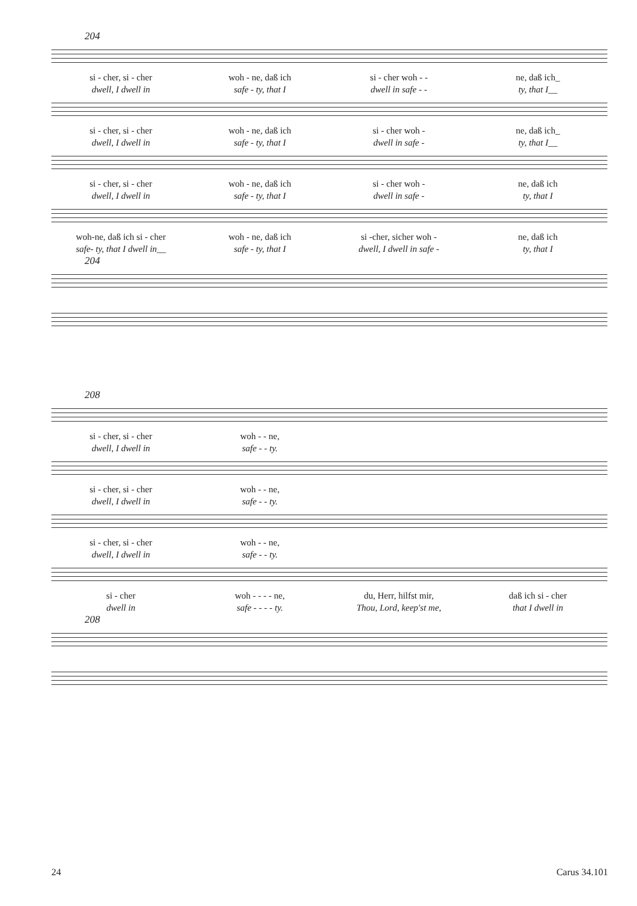204
si - cher, si - cher woh - ne, daß ich si - cher woh - - ne, daß ich_
dwell, I dwell in safe - ty, that I dwell in safe - - ty, that I__
si - cher, si - cher woh - ne, daß ich si - cher woh - ne, daß ich_
dwell, I dwell in safe - ty, that I dwell in safe - ty, that I__
si - cher, si - cher woh - ne, daß ich si - cher woh - ne, daß ich
dwell, I dwell in safe - ty, that I dwell in safe - ty, that I
woh-ne, daß ich si - cher woh - ne, daß ich si -cher, sicher woh - ne, daß ich
safe- ty, that I dwell in__ safe - ty, that I dwell, I dwell in safe - ty, that I
204
208
si - cher, si - cher woh - - ne,
dwell, I dwell in safe - - ty.
si - cher, si - cher woh - - ne,
dwell, I dwell in safe - - ty.
si - cher, si - cher woh - - ne,
dwell, I dwell in safe - - ty.
si - cher woh - - - - ne, du, Herr, hilfst mir, daß ich si - cher
dwell in safe - - - - ty. Thou, Lord, keep'st me, that I dwell in
208
24 Carus 34.101